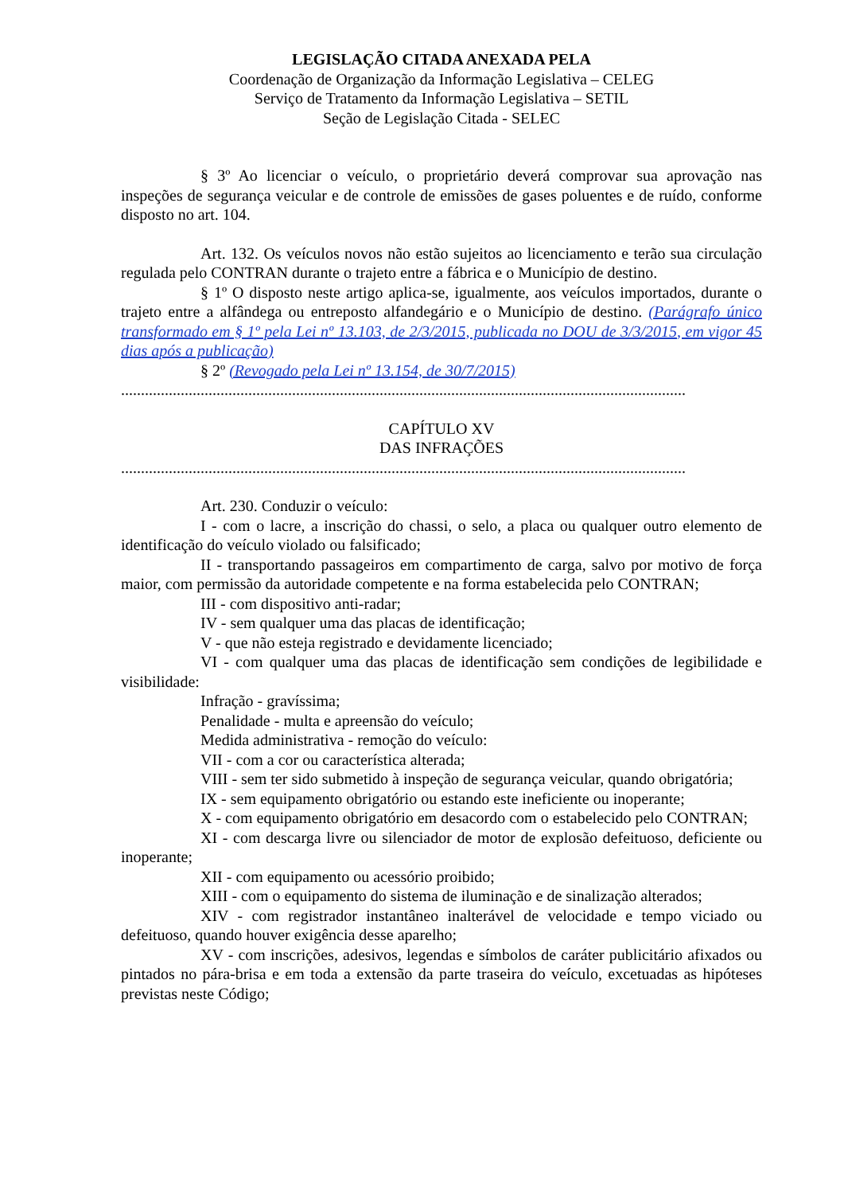LEGISLAÇÃO CITADA ANEXADA PELA
Coordenação de Organização da Informação Legislativa – CELEG
Serviço de Tratamento da Informação Legislativa – SETIL
Seção de Legislação Citada - SELEC
§ 3º Ao licenciar o veículo, o proprietário deverá comprovar sua aprovação nas inspeções de segurança veicular e de controle de emissões de gases poluentes e de ruído, conforme disposto no art. 104.
Art. 132. Os veículos novos não estão sujeitos ao licenciamento e terão sua circulação regulada pelo CONTRAN durante o trajeto entre a fábrica e o Município de destino.
§ 1º O disposto neste artigo aplica-se, igualmente, aos veículos importados, durante o trajeto entre a alfândega ou entreposto alfandegário e o Município de destino. (Parágrafo único transformado em § 1º pela Lei nº 13.103, de 2/3/2015, publicada no DOU de 3/3/2015, em vigor 45 dias após a publicação)
§ 2º (Revogado pela Lei nº 13.154, de 30/7/2015)
..............................................................................................................................................
CAPÍTULO XV
DAS INFRAÇÕES
..............................................................................................................................................
Art. 230. Conduzir o veículo:
I - com o lacre, a inscrição do chassi, o selo, a placa ou qualquer outro elemento de identificação do veículo violado ou falsificado;
II - transportando passageiros em compartimento de carga, salvo por motivo de força maior, com permissão da autoridade competente e na forma estabelecida pelo CONTRAN;
III - com dispositivo anti-radar;
IV - sem qualquer uma das placas de identificação;
V - que não esteja registrado e devidamente licenciado;
VI - com qualquer uma das placas de identificação sem condições de legibilidade e visibilidade:
Infração - gravíssima;
Penalidade - multa e apreensão do veículo;
Medida administrativa - remoção do veículo:
VII - com a cor ou característica alterada;
VIII - sem ter sido submetido à inspeção de segurança veicular, quando obrigatória;
IX - sem equipamento obrigatório ou estando este ineficiente ou inoperante;
X - com equipamento obrigatório em desacordo com o estabelecido pelo CONTRAN;
XI - com descarga livre ou silenciador de motor de explosão defeituoso, deficiente ou inoperante;
XII - com equipamento ou acessório proibido;
XIII - com o equipamento do sistema de iluminação e de sinalização alterados;
XIV - com registrador instantâneo inalterável de velocidade e tempo viciado ou defeituoso, quando houver exigência desse aparelho;
XV - com inscrições, adesivos, legendas e símbolos de caráter publicitário afixados ou pintados no pára-brisa e em toda a extensão da parte traseira do veículo, excetuadas as hipóteses previstas neste Código;